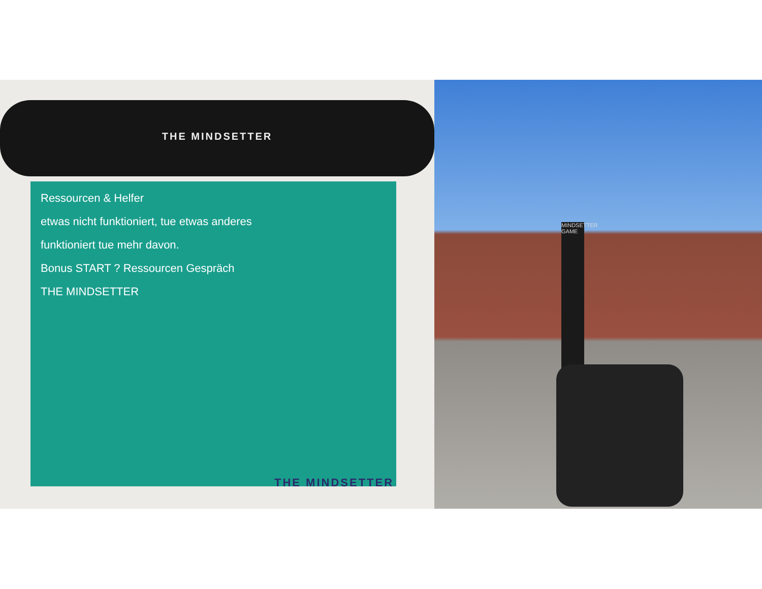THE MINDSETTER
Ressourcen & Helfer
etwas nicht funktioniert, tue etwas anderes
funktioniert tue mehr davon.
Bonus START ? Ressourcen Gespräch
THE MINDSETTER
THE MINDSETTER
MINDSETTER GAME